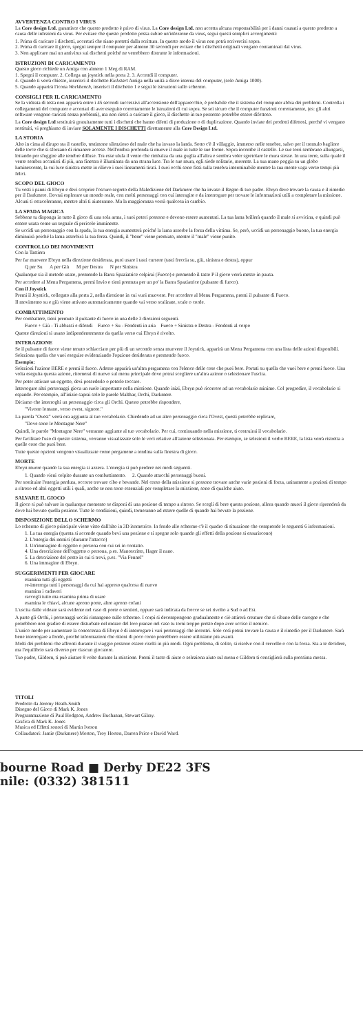AVVERTENZA CONTRO I VIRUS
La Core design Ltd. garantisce che questo prodotto è privo di virus. La Core design Ltd. non accetta alcuna responsabilità per i danni causati a questo prodotto a causa delle infezioni da virus. Per evitare che questo prodotto possa subire un'infezione da virus, segui questi semplici accorgimenti:
1. Prima di caricare i dischetti, accertati che siano protetti dalla scrittura. In questo modo il virus non potrà scrivercisi sopra.
2. Prima di caricare il gioco, spegni sempre il computer per almeno 30 secondi per evitare che i dischetti originali vengano contaminati dal virus.
3. Non applicare mai un antivirus sui dischetti poiché ne verrebbero distrutte le informazioni.
ISTRUZIONI DI CARICAMENTO
Questo gioco richiede un Amiga con almeno 1 Meg di RAM.
1. Spegni il computer. 2. Collega un joystick nella porta 2. 3. Accendi il computer.
4. Quando ti verrà chiesto, inserisci il dischetto Kickstart Amiga nella unità a disco interna del computer, (solo Amiga 1000).
5. Quando apparirà l'icona Workbench, inserisci il dischetto 1 e segui le istruzioni sullo schermo.
CONSIGLI PER IL CARICAMENTO
Se la videata di testa non apparirà entro i 45 secondi successivi all'accensione dell'apparecchio, è probabile che il sistema del computer abbia dei problemi. Controlla i collegamenti del computer e accertati di aver eseguito correttamente le istruzioni di cui sopra. Se sei sicuro che il computer funzioni correttamente, (es: gli altri software vengono caricati senza problemi), ma non riesci a caricare il gioco, il dischetto in tuo possesso potrebbe essere difettoso.
La Core design Ltd sostituirà gratuitamente tutti i dischetti che hanno difetti di produzione o di duplicazione. Quando inviate dei prodotti difettosi, perché vi vengano sostituiti, vi preghiamo di inviare SOLAMENTE I DISCHETTI direttamente alla Core Design Ltd.
LA STORIA
Alto in cima al dirupo sta il castello, testimone silenzioso del male che ha invaso la landa. Sotto c'è il villaggio, immerso nelle tenebre, salvo per il tremulo bagliore delle torce che si sforzano di rimanere accese. Nell'ombra profonda si muove il male in tutte le sue forme. Sopra incombe il castello. Le sue torri sembrano allungarsi, lottando per sfuggire alle tenebre diffuse. Tra esse ulula il vento che rimbalza da una guglia all'altra e sembra voler sgretolare le mura stesse. In una torre, sulla quale il vento sembra accanirsi di più, una finestra è illuminata da una strana luce. Tra le sue mura, egli siede solitario, morente. La sua mano poggia su un globo luminescente, la cui luce sinistra mette in rilievo i suoi lineamenti tirati. I suoi occhi sono fissi sulla tenebra interminabile mentre la sua mente vaga verso tempi più felici.
SCOPO DEL GIOCO
Tu vesti i panni di Ebryn e devi scoprire l'oscuro segreto della Maledizione del Darkmere che ha invaso il Regno di tuo padre. Ebryn deve trovare la causa e il rimedio per il Darkmere. Dovrai esplorare un mondo reale, con molti personaggi con cui interagire e da interrogare per trovare le informazioni utili a completare la missione. Alcuni ti ostacoleranno, mentre altri ti aiuteranno. Ma la maggioranza vorrà qualcosa in cambio.
LA SPADA MAGICA
Sebbene tu disponga in tutto il gioco di una sola arma, i suoi poteri possono e devono essere aumentati. La tua lama brillerà quando il male si avvicina, e quindi può essere usata come un segnale di pericolo imminente.
Se uccidi un personaggio con la spada, la tua energia aumenterà poiché la lama assorbe la forza della vittima. Se, però, uccidi un personaggio buono, la tua energia diminuirà poiché la lama assorbirà la tua forza. Quindi, il "bene" viene premiato, mentre il "male" viene punito.
CONTROLLO DEI MOVIMENTI
Con la Tastiera
Per far muovere Ebryn nella direzione desiderata, puoi usare i tasti cursore (tasti freccia su, giù, sinistra e destra), oppur
Q per Su A per Giù M per Destra N per Sinistra
Qualunque sia il metodo usato, premendo la Barra Spaziatrice colpirai (Fuoco) e premendo il tasto P il gioco verrà messo in pausa.
Per accedere al Menu Pergamena, premi Invio o tieni premuta per un po' la Barra Spaziatrice (pulsante di fuoco).
Con il Joystick
Premi il Joystick, collegato alla porta 2, nella direzione in cui vuoi muovere. Per accedere al Menu Pergamena, premi il pulsante di Fuoco.
Il movimento su e giù viene attivato automaticamente quando vai verso scalinate, scale o corde.
COMBATTIMENTO
Per combattere, tieni premuto il pulsante di fuoco in una delle 3 direzioni seguenti.
Fuoco + Giù - Ti abbassi e difendi Fuoco + Su - Fendenti in aria Fuoco + Sinistra o Destra - Fendenti al corpo
Queste direzioni si usano indipendentemente da quella verso cui Ebryn è rivolto.
INTERAZIONE
Se il pulsante di fuoco viene tenuto schiacciato per più di un secondo senza muovere il Joystick, apparirà un Menu Pergamena con una lista delle azioni disponibili. Seleziona quella che vuoi eseguire evidenziando l'opzione desiderata e premendo fuoco.
Esempio:
Selezioni l'azione BERE e premi il fuoco. Adesso apparirà un'altra pergamena con l'elenco delle cose che puoi bere. Portati su quella che vuoi bere e premi fuoco. Una volta eseguita questa azione, ritornerai di nuovo sul menu principale dove potrai scegliere un'altra azione o selezionare l'uscita.
Per poter attivare un oggetto, devi possederlo o poterlo toccare.
Interrogare altri personaggi gioca un ruolo importante nella missione. Quando inizi, Ebryn può ricorrere ad un vocabolario minimo. Col progredire, il vocabolario si espande. Per esempio, all'inizio saprai solo le parole Malthar, Orchi, Darkmere.
Diciamo che interroghi un personaggio circa gli Orchi. Questo potrebbe rispondere,
"Vivono lontano, verso ovest, signore."
La parola "Ovest" verrà ora aggiunta al tuo vocabolario. Chiedendo ad un altro personaggio circa l'Ovest, questi potrebbe replicare,
"Dove sono le Montagne Nere"
Quindi, le parole "Montagne Nere" verranno aggiunte al tuo vocabolario. Per cui, continuando nella missione, ti costruirai il vocabolario.
Per facilitare l'uso di questo sistema, verranno visualizzate solo le voci relative all'azione selezionata. Per esempio, se selezioni il verbo BERE, la lista verrà ristretta a quelle cose che puoi bere.
Tutte queste opzioni vengono visualizzate come pergamene a tendina sulla finestra di gioco.
MORTE
Ebryn muore quando la sua energia si azzera. L'energia si può perdere nei modi seguenti.
1. Quando vieni colpito durante un combattimento. 2. Quando attacchi personaggi buoni.
Per sostituire l'energia perduta, occorre trovare cibo e bevande. Nel corso della missione si possono trovare anche varie pozioni di forza, unitamente a pozioni di tempo a ritroso ed altri oggetti utili i quali, anche se non sono essenziali per completare la missione, sono di qualche aiuto.
SALVARE IL GIOCO
Il gioco si può salvare in qualunque momento se disponi di una pozione di tempo a ritroso. Se scegli di bere questa pozione, allora quando muori il gioco riprenderà da dove hai bevuto quella pozione. Tutte le condizioni, quindi, torneranno ad essere quelle di quando hai bevuto la pozione.
DISPOSIZIONE DELLO SCHERMO
Lo schermo di gioco principale viene visto dall'alto in 3D isometrico. In fondo allo schermo c'è il quadro di situazione che comprende le seguenti 6 informazioni.
1. La tua energia (questa si accende quando bevi una pozione e si spegne solo quando gli effetti della pozione si esauriscono)
2. L'energia dei nemici (durante l'attacco)
3. Un'immagine di oggetto o persona con cui sei in contatto.
4. Una descrizione dell'oggetto o persona, p.es. Manoscritto, Hager il nano.
5. La descrizione del posto in cui ti trovi, p.es. "Via Fennel"
6. Una immagine di Ebryn.
SUGGERIMENTI PER GIOCARE
esamina tutti gli oggetti
re-interroga tutti i personaggi da cui hai appreso qualcosa di nuovo
esamina i cadaveri
raccogli tutto ma esamina prima di usare
esamina le chiavi, alcune aprono porte, altre aprono cofani
L'uscita dalle videate sarà evidente nel caso di porte o sentieri, oppure sarà indicata da frecce se sei rivolto a Sud o ad Est.
A parte gli Orchi, i personaggi uccisi rimangono sullo schermo. I corpi si decompongono gradualmente e ciò attirerà creature che si cibano delle carogne e che potrebbero non gradire di essere disturbate nel mezzo del loro pranzo nel caso tu torni troppo presto dopo aver ucciso il nemico.
L'unico modo per aumentare la conoscenza di Ebryn è di interrogare i vari personaggi che incontri. Solo così potrai trovare la causa e il rimedio per il Darkmere. Sarà bene interrogare a fondo, poiché informazioni che ritieni di poco conto potrebbero essere utilissime più avanti.
Molti dei problemi che affronti durante il viaggio possono essere risolti in più modi. Ogni problema, di solito, si risolve con il cervello o con la forza. Sta a te decidere, ma l'equilibrio sarà diverso per ciascun giocatore.
Tuo padre, Gildorn, ti può aiutare 8 volte durante la missione. Premi il tasto di aiuto o seleziona aiuto sul menu e Gildorn ti consiglierà sulla prossima mossa.
TITOLI
Prodotto da Jeremy Heath-Smith
Disegno del Gioco di Mark K. Jones
Programmazione di Paul Hodgson, Andrew Buchanan, Stewart Gilray.
Grafica di Mark K. Jones
Musica ed Effetti sonori di Martin Iveson
Collaudatori: Jamie (Darkmere) Morton, Troy Horton, Darren Price e David Ward.
bourne Road ■ Derby DE22 3FS
nile: (0332) 381511